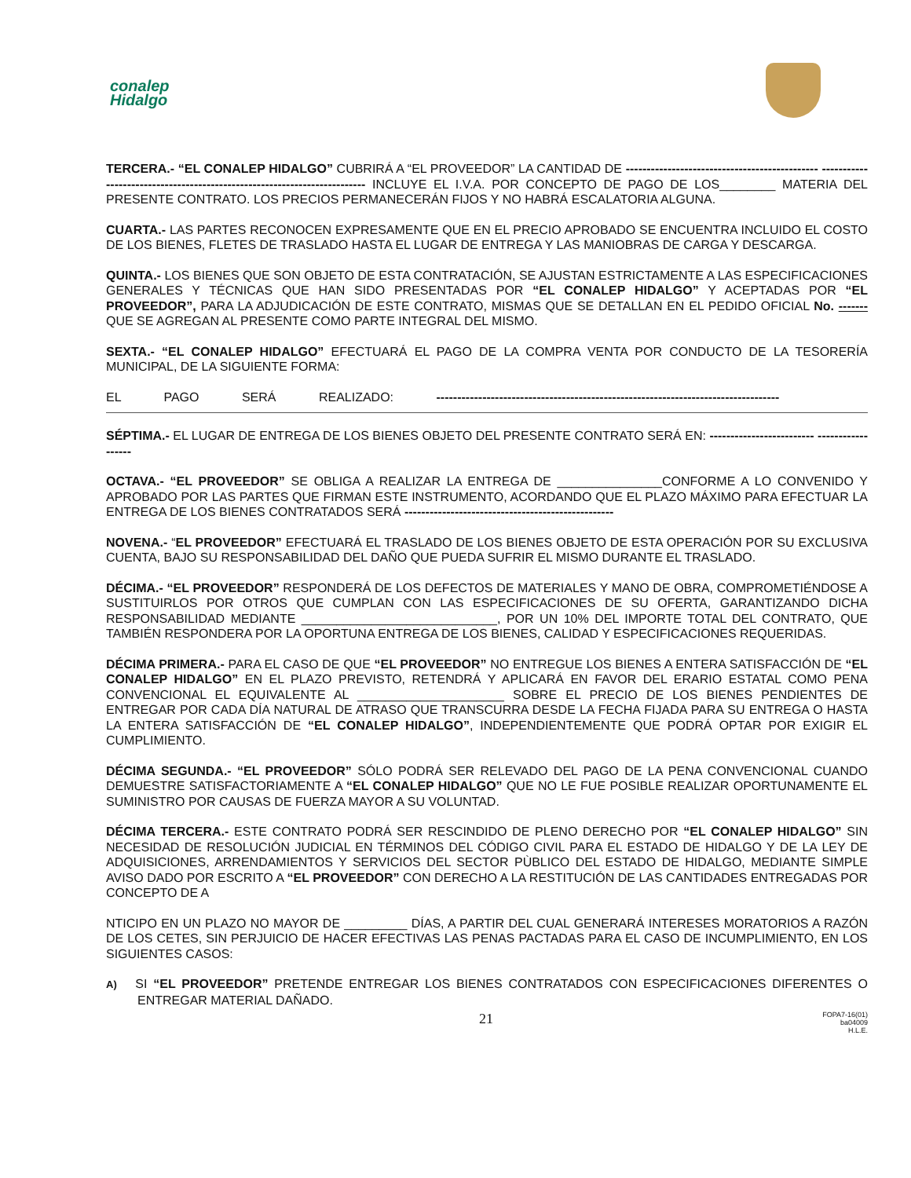conalep
Hidalgo
TERCERA.- “EL CONALEP HIDALGO” CUBRIRÁ A “EL PROVEEDOR” LA CANTIDAD DE ---------------------------------------------- ------------------------------------------------------------------------- INCLUYE EL I.V.A. POR CONCEPTO DE PAGO DE LOS________ MATERIA DEL PRESENTE CONTRATO. LOS PRECIOS PERMANECERÁN FIJOS Y NO HABRÁ ESCALATORIA ALGUNA.
CUARTA.- LAS PARTES RECONOCEN EXPRESAMENTE QUE EN EL PRECIO APROBADO SE ENCUENTRA INCLUIDO EL COSTO DE LOS BIENES, FLETES DE TRASLADO HASTA EL LUGAR DE ENTREGA Y LAS MANIOBRAS DE CARGA Y DESCARGA.
QUINTA.- LOS BIENES QUE SON OBJETO DE ESTA CONTRATACIÓN, SE AJUSTAN ESTRICTAMENTE A LAS ESPECIFICACIONES GENERALES Y TÉCNICAS QUE HAN SIDO PRESENTADAS POR “EL CONALEP HIDALGO” Y ACEPTADAS POR “EL PROVEEDOR”, PARA LA ADJUDICACIÓN DE ESTE CONTRATO, MISMAS QUE SE DETALLAN EN EL PEDIDO OFICIAL No. ------- QUE SE AGREGAN AL PRESENTE COMO PARTE INTEGRAL DEL MISMO.
SEXTA.- “EL CONALEP HIDALGO” EFECTUARÁ EL PAGO DE LA COMPRA VENTA POR CONDUCTO DE LA TESORERÍA MUNICIPAL, DE LA SIGUIENTE FORMA:
EL PAGO SERÁ REALIZADO: ----------------------------------------------------------------------------------
SÉPTIMA.- EL LUGAR DE ENTREGA DE LOS BIENES OBJETO DEL PRESENTE CONTRATO SERÁ EN: ------------------------- ------------------
OCTAVA.- “EL PROVEEDOR” SE OBLIGA A REALIZAR LA ENTREGA DE _______________CONFORME A LO CONVENIDO Y APROBADO POR LAS PARTES QUE FIRMAN ESTE INSTRUMENTO, ACORDANDO QUE EL PLAZO MÁXIMO PARA EFECTUAR LA ENTREGA DE LOS BIENES CONTRATADOS SERÁ --------------------------------------------------
NOVENA.- “EL PROVEEDOR” EFECTUARÁ EL TRASLADO DE LOS BIENES OBJETO DE ESTA OPERACIÓN POR SU EXCLUSIVA CUENTA, BAJO SU RESPONSABILIDAD DEL DAÑO QUE PUEDA SUFRIR EL MISMO DURANTE EL TRASLADO.
DÉCIMA.- “EL PROVEEDOR” RESPONDERÁ DE LOS DEFECTOS DE MATERIALES Y MANO DE OBRA, COMPROMETIÉNDOSE A SUSTITUIRLOS POR OTROS QUE CUMPLAN CON LAS ESPECIFICACIONES DE SU OFERTA, GARANTIZANDO DICHA RESPONSABILIDAD MEDIANTE ____________________________, POR UN 10% DEL IMPORTE TOTAL DEL CONTRATO, QUE TAMBIÉN RESPONDERA POR LA OPORTUNA ENTREGA DE LOS BIENES, CALIDAD Y ESPECIFICACIONES REQUERIDAS.
DÉCIMA PRIMERA.- PARA EL CASO DE QUE “EL PROVEEDOR” NO ENTREGUE LOS BIENES A ENTERA SATISFACCIÓN DE “EL CONALEP HIDALGO” EN EL PLAZO PREVISTO, RETENDRÁ Y APLICARÁ EN FAVOR DEL ERARIO ESTATAL COMO PENA CONVENCIONAL EL EQUIVALENTE AL _____________________ SOBRE EL PRECIO DE LOS BIENES PENDIENTES DE ENTREGAR POR CADA DÍA NATURAL DE ATRASO QUE TRANSCURRA DESDE LA FECHA FIJADA PARA SU ENTREGA O HASTA LA ENTERA SATISFACCIÓN DE “EL CONALEP HIDALGO”, INDEPENDIENTEMENTE QUE PODRÁ OPTAR POR EXIGIR EL CUMPLIMIENTO.
DÉCIMA SEGUNDA.- “EL PROVEEDOR” SÓLO PODRÁ SER RELEVADO DEL PAGO DE LA PENA CONVENCIONAL CUANDO DEMUESTRE SATISFACTORIAMENTE A “EL CONALEP HIDALGO” QUE NO LE FUE POSIBLE REALIZAR OPORTUNAMENTE EL SUMINISTRO POR CAUSAS DE FUERZA MAYOR A SU VOLUNTAD.
DÉCIMA TERCERA.- ESTE CONTRATO PODRÁ SER RESCINDIDO DE PLENO DERECHO POR “EL CONALEP HIDALGO” SIN NECESIDAD DE RESOLUCIÓN JUDICIAL EN TÉRMINOS DEL CÓDIGO CIVIL PARA EL ESTADO DE HIDALGO Y DE LA LEY DE ADQUISICIONES, ARRENDAMIENTOS Y SERVICIOS DEL SECTOR PÙBLICO DEL ESTADO DE HIDALGO, MEDIANTE SIMPLE AVISO DADO POR ESCRITO A “EL PROVEEDOR” CON DERECHO A LA RESTITUCIÓN DE LAS CANTIDADES ENTREGADAS POR CONCEPTO DE A
NTICIPO EN UN PLAZO NO MAYOR DE _________ DÍAS, A PARTIR DEL CUAL GENERARÁ INTERESES MORATORIOS A RAZÓN DE LOS CETES, SIN PERJUICIO DE HACER EFECTIVAS LAS PENAS PACTADAS PARA EL CASO DE INCUMPLIMIENTO, EN LOS SIGUIENTES CASOS:
A) SI “EL PROVEEDOR” PRETENDE ENTREGAR LOS BIENES CONTRATADOS CON ESPECIFICACIONES DIFERENTES O ENTREGAR MATERIAL DAÑADO.
21
FOPA7-16(01)
ba04009
H.L.E.